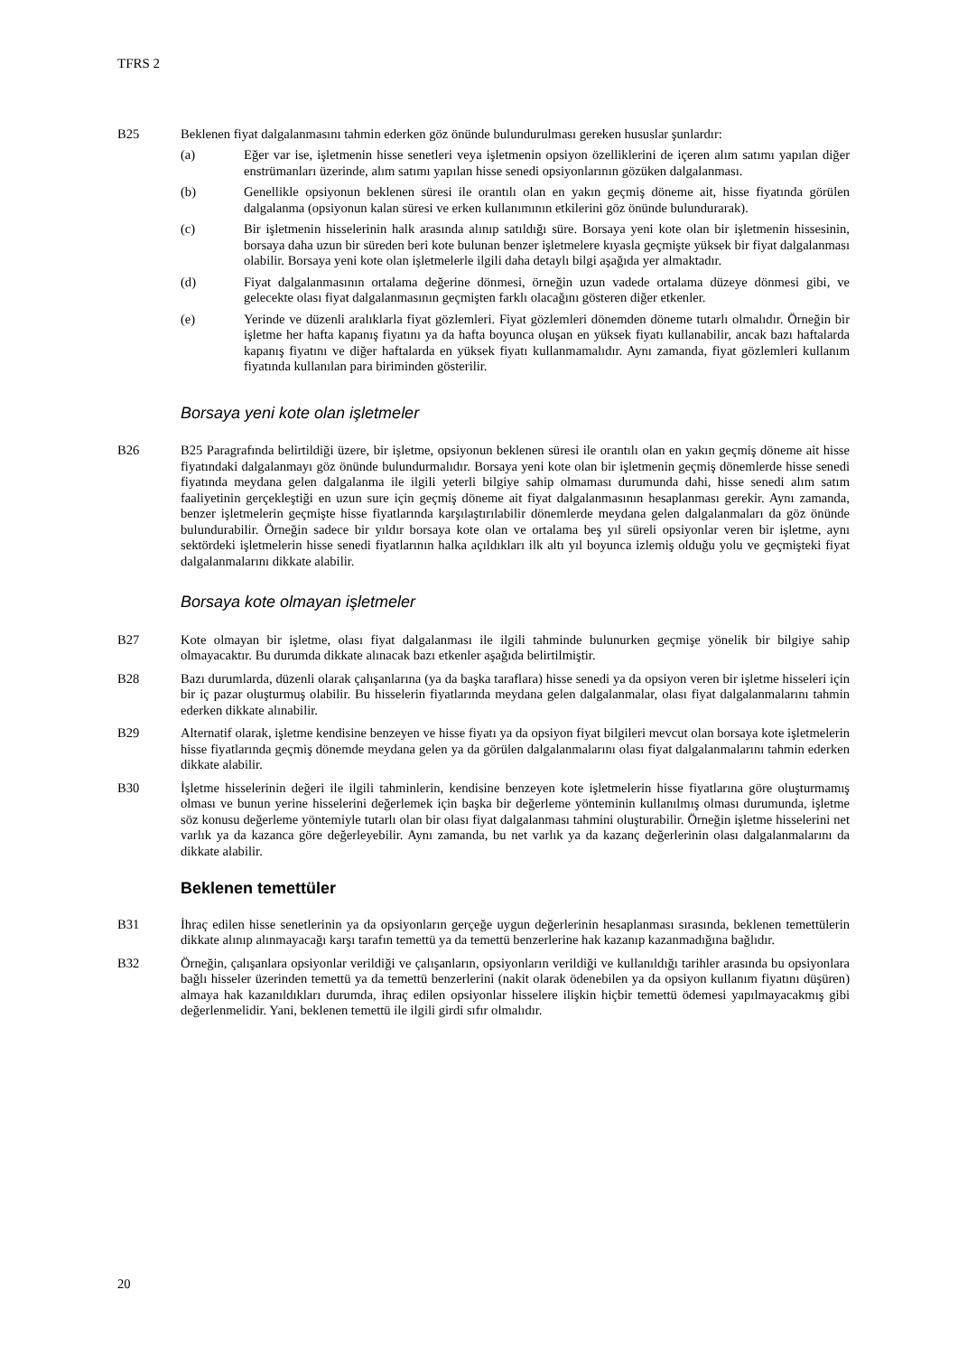TFRS 2
B25 Beklenen fiyat dalgalanmasını tahmin ederken göz önünde bulundurulması gereken hususlar şunlardır:
(a) Eğer var ise, işletmenin hisse senetleri veya işletmenin opsiyon özelliklerini de içeren alım satımı yapılan diğer enstrümanları üzerinde, alım satımı yapılan hisse senedi opsiyonlarının gözüken dalgalanması.
(b) Genellikle opsiyonun beklenen süresi ile orantılı olan en yakın geçmiş döneme ait, hisse fiyatında görülen dalgalanma (opsiyonun kalan süresi ve erken kullanımının etkilerini göz önünde bulundurarak).
(c) Bir işletmenin hisselerinin halk arasında alınıp satıldığı süre. Borsaya yeni kote olan bir işletmenin hissesinin, borsaya daha uzun bir süreden beri kote bulunan benzer işletmelere kıyasla geçmişte yüksek bir fiyat dalgalanması olabilir. Borsaya yeni kote olan işletmelerle ilgili daha detaylı bilgi aşağıda yer almaktadır.
(d) Fiyat dalgalanmasının ortalama değerine dönmesi, örneğin uzun vadede ortalama düzeye dönmesi gibi, ve gelecekte olası fiyat dalgalanmasının geçmişten farklı olacağını gösteren diğer etkenler.
(e) Yerinde ve düzenli aralıklarla fiyat gözlemleri. Fiyat gözlemleri dönemden döneme tutarlı olmalıdır. Örneğin bir işletme her hafta kapanış fiyatını ya da hafta boyunca oluşan en yüksek fiyatı kullanabilir, ancak bazı haftalarda kapanış fiyatını ve diğer haftalarda en yüksek fiyatı kullanmamalıdır. Aynı zamanda, fiyat gözlemleri kullanım fiyatında kullanılan para biriminden gösterilir.
Borsaya yeni kote olan işletmeler
B26 B25 Paragrafında belirtildiği üzere, bir işletme, opsiyonun beklenen süresi ile orantılı olan en yakın geçmiş döneme ait hisse fiyatındaki dalgalanmayı göz önünde bulundurmalıdır. Borsaya yeni kote olan bir işletmenin geçmiş dönemlerde hisse senedi fiyatında meydana gelen dalgalanma ile ilgili yeterli bilgiye sahip olmaması durumunda dahi, hisse senedi alım satım faaliyetinin gerçekleştiği en uzun sure için geçmiş döneme ait fiyat dalgalanmasının hesaplanması gerekir. Aynı zamanda, benzer işletmelerin geçmişte hisse fiyatlarında karşılaştırılabilir dönemlerde meydana gelen dalgalanmaları da göz önünde bulundurabilir. Örneğin sadece bir yıldır borsaya kote olan ve ortalama beş yıl süreli opsiyonlar veren bir işletme, aynı sektördeki işletmelerin hisse senedi fiyatlarının halka açıldıkları ilk altı yıl boyunca izlemiş olduğu yolu ve geçmişteki fiyat dalgalanmalarını dikkate alabilir.
Borsaya kote olmayan işletmeler
B27 Kote olmayan bir işletme, olası fiyat dalgalanması ile ilgili tahminde bulunurken geçmişe yönelik bir bilgiye sahip olmayacaktır. Bu durumda dikkate alınacak bazı etkenler aşağıda belirtilmiştir.
B28 Bazı durumlarda, düzenli olarak çalışanlarına (ya da başka taraflara) hisse senedi ya da opsiyon veren bir işletme hisseleri için bir iç pazar oluşturmuş olabilir. Bu hisselerin fiyatlarında meydana gelen dalgalanmalar, olası fiyat dalgalanmalarını tahmin ederken dikkate alınabilir.
B29 Alternatif olarak, işletme kendisine benzeyen ve hisse fiyatı ya da opsiyon fiyat bilgileri mevcut olan borsaya kote işletmelerin hisse fiyatlarında geçmiş dönemde meydana gelen ya da görülen dalgalanmalarını olası fiyat dalgalanmalarını tahmin ederken dikkate alabilir.
B30 İşletme hisselerinin değeri ile ilgili tahminlerin, kendisine benzeyen kote işletmelerin hisse fiyatlarına göre oluşturmamış olması ve bunun yerine hisselerini değerlemek için başka bir değerleme yönteminin kullanılmış olması durumunda, işletme söz konusu değerleme yöntemiyle tutarlı olan bir olası fiyat dalgalanması tahmini oluşturabilir. Örneğin işletme hisselerini net varlık ya da kazanca göre değerleyebilir. Aynı zamanda, bu net varlık ya da kazanç değerlerinin olası dalgalanmalarını da dikkate alabilir.
Beklenen temettüler
B31 İhraç edilen hisse senetlerinin ya da opsiyonların gerçeğe uygun değerlerinin hesaplanması sırasında, beklenen temettülerin dikkate alınıp alınmayacağı karşı tarafın temettü ya da temettü benzerlerine hak kazanıp kazanmadığına bağlıdır.
B32 Örneğin, çalışanlara opsiyonlar verildiği ve çalışanların, opsiyonların verildiği ve kullanıldığı tarihler arasında bu opsiyonlara bağlı hisseler üzerinden temettü ya da temettü benzerlerini (nakit olarak ödenebilen ya da opsiyon kullanım fiyatını düşüren) almaya hak kazanıldıkları durumda, ihraç edilen opsiyonlar hisselere ilişkin hiçbir temettü ödemesi yapılmayacakmış gibi değerlenmelidir. Yani, beklenen temettü ile ilgili girdi sıfır olmalıdır.
20